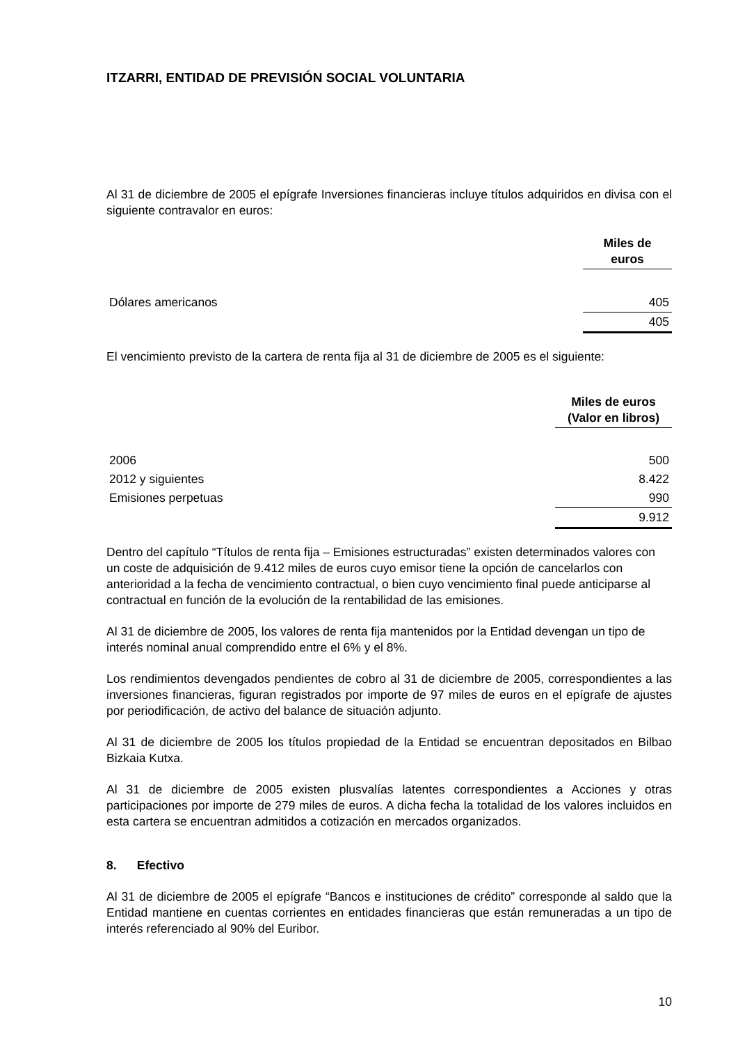ITZARRI, ENTIDAD DE PREVISIÓN SOCIAL VOLUNTARIA
Al 31 de diciembre de 2005 el epígrafe Inversiones financieras incluye títulos adquiridos en divisa con el siguiente contravalor en euros:
| | Miles de euros |
| Dólares americanos | 405 |
| | 405 |
El vencimiento previsto de la cartera de renta fija al 31 de diciembre de 2005 es el siguiente:
| | Miles de euros (Valor en libros) |
| 2006 | 500 |
| 2012 y siguientes | 8.422 |
| Emisiones perpetuas | 990 |
| | 9.912 |
Dentro del capítulo “Títulos de renta fija – Emisiones estructuradas” existen determinados valores con un coste de adquisición de 9.412 miles de euros cuyo emisor tiene la opción de cancelarlos con anterioridad a la fecha de vencimiento contractual, o bien cuyo vencimiento final puede anticiparse al contractual en función de la evolución de la rentabilidad de las emisiones.
Al 31 de diciembre de 2005, los valores de renta fija mantenidos por la Entidad devengan un tipo de interés nominal anual comprendido entre el 6% y el 8%.
Los rendimientos devengados pendientes de cobro al 31 de diciembre de 2005, correspondientes a las inversiones financieras, figuran registrados por importe de 97 miles de euros en el epígrafe de ajustes por periodificación, de activo del balance de situación adjunto.
Al 31 de diciembre de 2005 los títulos propiedad de la Entidad se encuentran depositados en Bilbao Bizkaia Kutxa.
Al 31 de diciembre de 2005 existen plusvalías latentes correspondientes a Acciones y otras participaciones por importe de 279 miles de euros. A dicha fecha la totalidad de los valores incluidos en esta cartera se encuentran admitidos a cotización en mercados organizados.
8. Efectivo
Al 31 de diciembre de 2005 el epígrafe “Bancos e instituciones de crédito” corresponde al saldo que la Entidad mantiene en cuentas corrientes en entidades financieras que están remuneradas a un tipo de interés referenciado al 90% del Euribor.
10